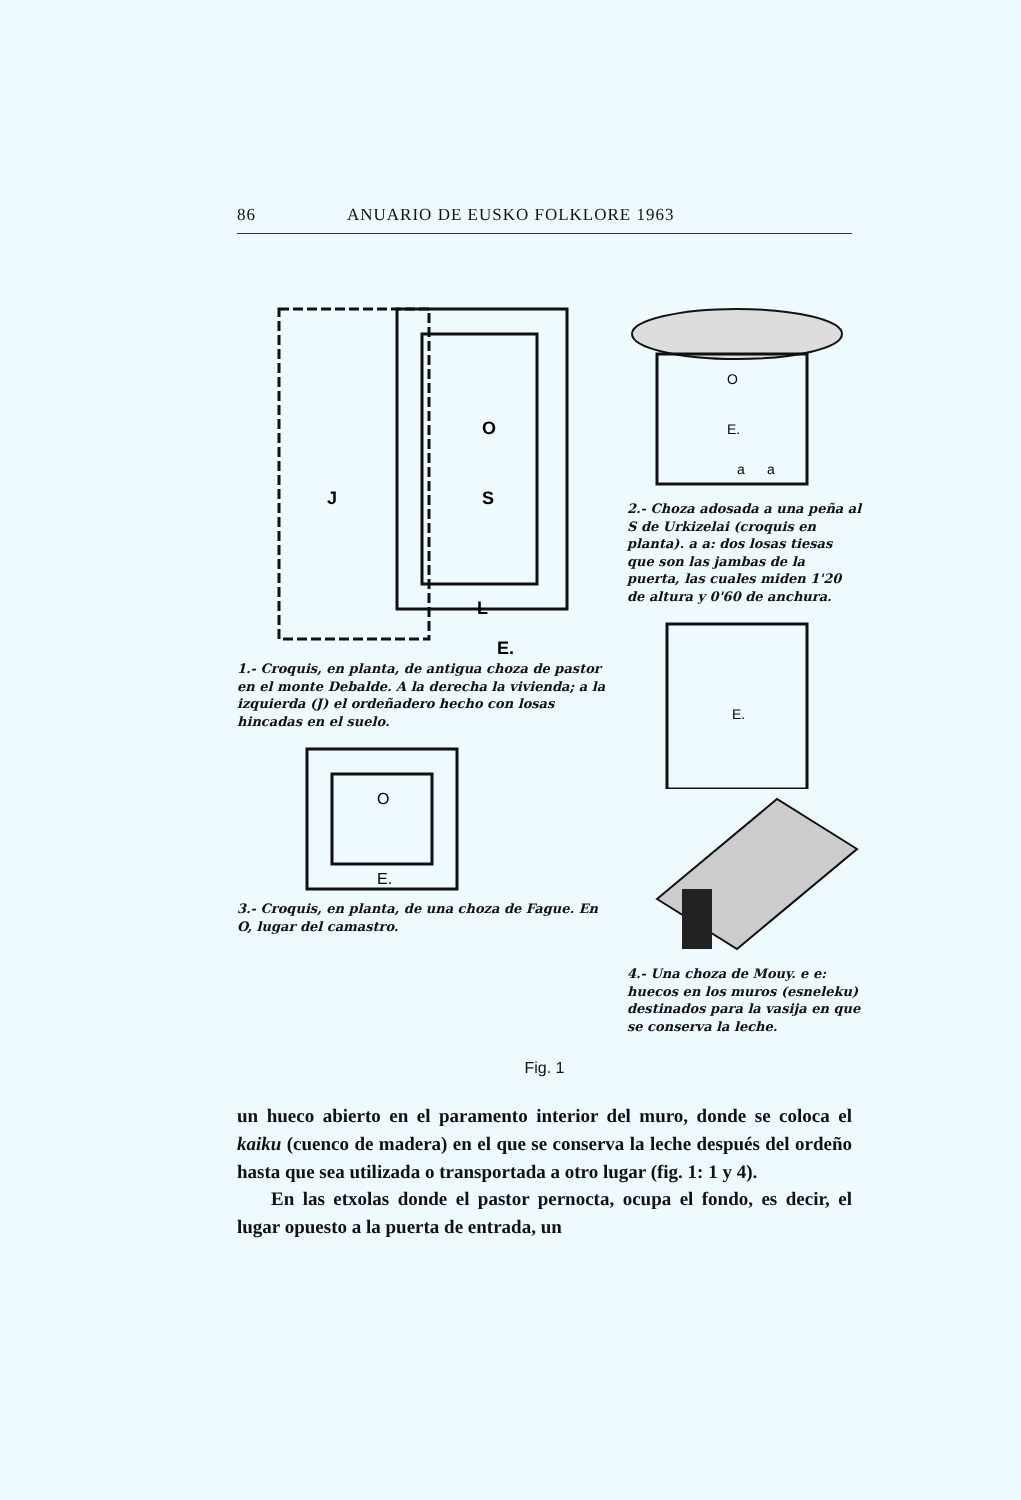86 ANUARIO DE EUSKO FOLKLORE 1963
J
O
S
L
E.
1.- Croquis, en planta, de antigua choza de pastor en el monte Debalde. A la derecha la vivienda; a la izquierda (J) el ordeñadero hecho con losas hincadas en el suelo.
O
E.
3.- Croquis, en planta, de una choza de Fague. En O, lugar del camastro.
O
E.
a
a
2.- Choza adosada a una peña al S de Urkizelai (croquis en planta). a a: dos losas tiesas que son las jambas de la puerta, las cuales miden 1'20 de altura y 0'60 de anchura.
E.
4.- Una choza de Mouy. e e: huecos en los muros (esneleku) destinados para la vasija en que se conserva la leche.
Fig. 1
un hueco abierto en el paramento interior del muro, donde se coloca el kaiku (cuenco de madera) en el que se conserva la leche después del ordeño hasta que sea utilizada o transportada a otro lugar (fig. 1: 1 y 4).
En las etxolas donde el pastor pernocta, ocupa el fondo, es decir, el lugar opuesto a la puerta de entrada, un